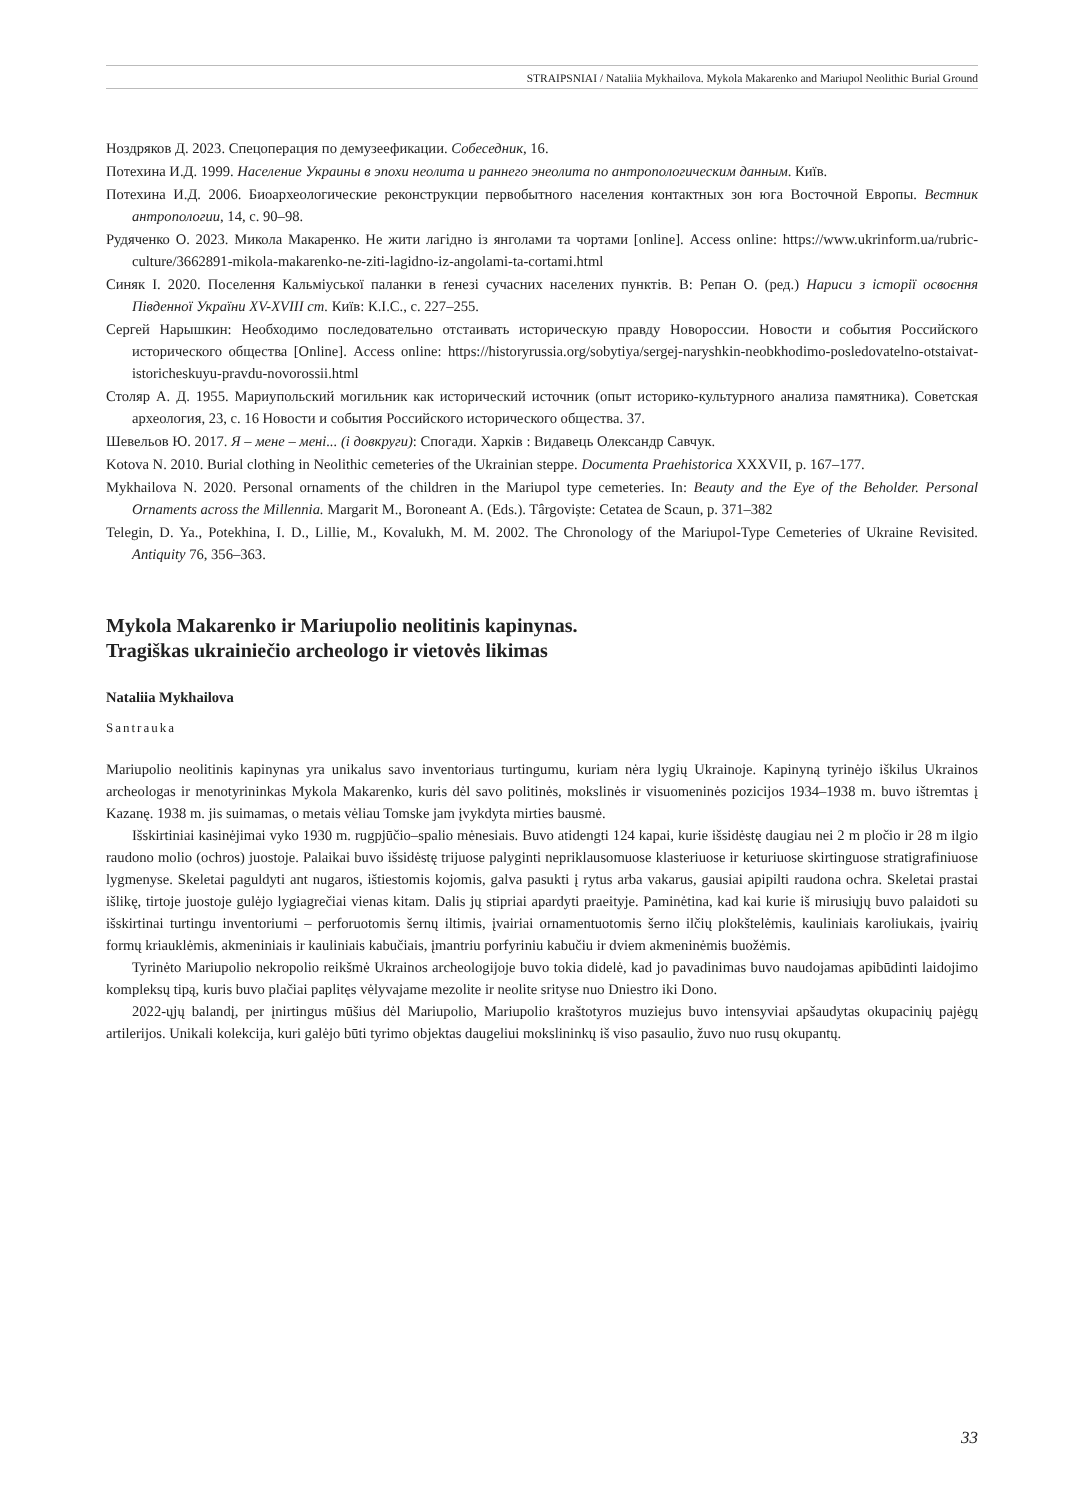STRAIPSNIAI / Nataliia Mykhailova. Mykola Makarenko and Mariupol Neolithic Burial Ground
Ноздряков Д. 2023. Спецоперация по демузеефикации. Собеседник, 16.
Потехина И.Д. 1999. Население Украины в эпохи неолита и раннего энеолита по антропологическим данным. Київ.
Потехина И.Д. 2006. Биоархеологические реконструкции первобытного населения контактных зон юга Восточной Европы. Вестник антропологии, 14, с. 90–98.
Рудяченко О. 2023. Микола Макаренко. Не жити лагідно із янголами та чортами [online]. Access online: https://www.ukrinform.ua/rubric-culture/3662891-mikola-makarenko-ne-ziti-lagidno-iz-angolami-ta-cortami.html
Синяк І. 2020. Поселення Кальміуської паланки в ґенезі сучасних населених пунктів. В: Репан О. (ред.) Нариси з історії освоєння Південної України XV-XVIII ст. Київ: К.І.С., с. 227–255.
Сергей Нарышкин: Необходимо последовательно отстаивать историческую правду Новороссии. Новости и события Российского исторического общества [Online]. Access online: https://historyrussia.org/sobytiya/sergej-naryshkin-neobkhodimo-posledovatelno-otstaivat-istoricheskuyu-pravdu-novorossii.html
Столяр А. Д. 1955. Мариупольский могильник как исторический источник (опыт историко-культурного анализа памятника). Советская археология, 23, с. 16 Новости и события Российского исторического общества. 37.
Шевельов Ю. 2017. Я – мене – мені... (і довкруги): Спогади. Харків : Видавець Олександр Савчук.
Kotova N. 2010. Burial clothing in Neolithic cemeteries of the Ukrainian steppe. Documenta Praehistorica XXXVII, p. 167–177.
Mykhailova N. 2020. Personal ornaments of the children in the Mariupol type cemeteries. In: Beauty and the Eye of the Beholder. Personal Ornaments across the Millennia. Margarit M., Boroneant A. (Eds.). Târgoviște: Cetatea de Scaun, p. 371–382
Telegin, D. Ya., Potekhina, I. D., Lillie, M., Kovalukh, M. M. 2002. The Chronology of the Mariupol-Type Cemeteries of Ukraine Revisited. Antiquity 76, 356–363.
Mykola Makarenko ir Mariupolio neolitinis kapinynas.
Tragiškas ukrainiečio archeologo ir vietovės likimas
Nataliia Mykhailova
Santrauka
Mariupolio neolitinis kapinynas yra unikalus savo inventoriaus turtingumu, kuriam nėra lygių Ukrainoje. Kapinyną tyrinėjo iškilus Ukrainos archeologas ir menotyrininkas Mykola Makarenko, kuris dėl savo politinės, mokslinės ir visuomeninės pozicijos 1934–1938 m. buvo ištremtas į Kazanę. 1938 m. jis suimamas, o metais vėliau Tomske jam įvykdyta mirties bausmė.
Išskirtiniai kasinėjimai vyko 1930 m. rugpjūčio–spalio mėnesiais. Buvo atidengti 124 kapai, kurie išsidėstę daugiau nei 2 m pločio ir 28 m ilgio raudono molio (ochros) juostoje. Palaikai buvo išsidėstę trijuose palyginti nepriklausomuose klasteriuose ir keturiuose skirtinguose stratigrafiniuose lygmenyse. Skeletai paguldyti ant nugaros, ištiestomis kojomis, galva pasukti į rytus arba vakarus, gausiai apipilti raudona ochra. Skeletai prastai išlikę, tirtoje juostoje gulėjo lygiagrečiai vienas kitam. Dalis jų stipriai apardyti praeityje. Paminėtina, kad kai kurie iš mirusiųjų buvo palaidoti su išskirtinai turtingu inventoriumi – perforuotomis šernų iltimis, įvairiai ornamentuotomis šerno ilčių plokštelėmis, kauliniais karoliukais, įvairių formų kriauklėmis, akmeniniais ir kauliniais kabučiais, įmantriu porfyriniu kabučiu ir dviem akmeninėmis buožėmis.
Tyrinėto Mariupolio nekropolio reikšmė Ukrainos archeologijoje buvo tokia didelė, kad jo pavadinimas buvo naudojamas apibūdinti laidojimo kompleksų tipą, kuris buvo plačiai paplitęs vėlyvajame mezolite ir neolite srityse nuo Dniestro iki Dono.
2022-ųjų balandį, per įnirtingus mūšius dėl Mariupolio, Mariupolio kraštotyros muziejus buvo intensyviai apšaudytas okupacinių pajėgų artilerijos. Unikali kolekcija, kuri galėjo būti tyrimo objektas daugeliui mokslininkų iš viso pasaulio, žuvo nuo rusų okupantų.
33